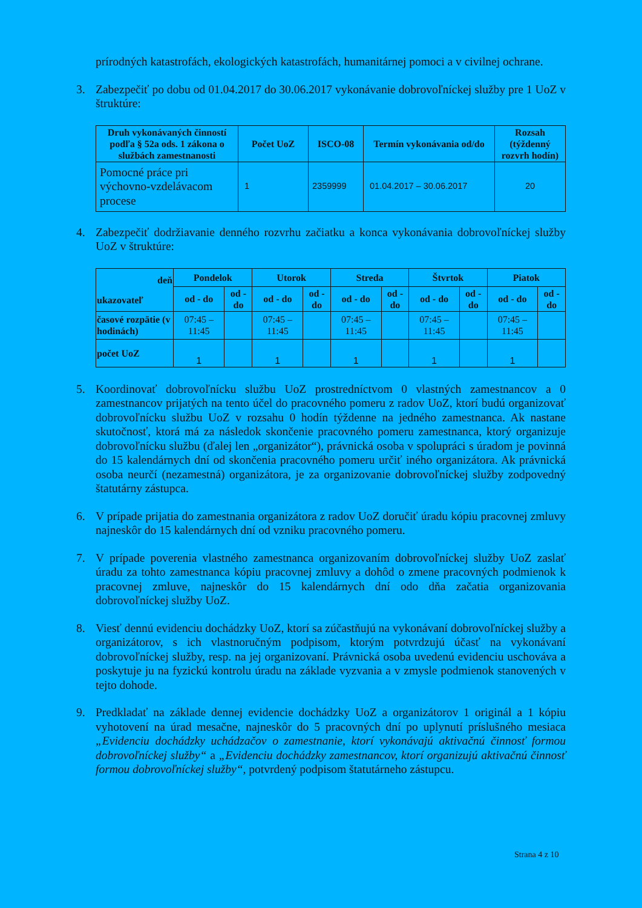prírodných katastrofách, ekologických katastrofách, humanitárnej pomoci a v civilnej ochrane.
3. Zabezpečiť po dobu od 01.04.2017 do 30.06.2017 vykonávanie dobrovoľníckej služby pre 1 UoZ v štruktúre:
| Druh vykonávaných činností podľa § 52a ods. 1 zákona o službách zamestnanosti | Počet UoZ | ISCO-08 | Termín vykonávania od/do | Rozsah (týždenný rozvrh hodín) |
| --- | --- | --- | --- | --- |
| Pomocné práce pri výchovno-vzdelávacom procese | 1 | 2359999 | 01.04.2017 – 30.06.2017 | 20 |
4. Zabezpečiť dodržiavanie denného rozvrhu začiatku a konca vykonávania dobrovoľníckej služby UoZ v štruktúre:
| deň ukazovateľ | Pondelok | | Utorok | | Streda | | Štvrtok | | Piatok | |
| --- | --- | --- | --- | --- | --- | --- | --- | --- | --- | --- |
| | od - do | od - do | od - do | od - do | od - do | od - do | od - do | od - do | od - do | od - do |
| časové rozpätie (v hodinách) | 07:45 – 11:45 | | 07:45 – 11:45 | | 07:45 – 11:45 | | 07:45 – 11:45 | | 07:45 – 11:45 | |
| počet UoZ | 1 | | 1 | | 1 | | 1 | | 1 | |
5. Koordinovať dobrovoľnícku službu UoZ prostredníctvom 0 vlastných zamestnancov a 0 zamestnancov prijatých na tento účel do pracovného pomeru z radov UoZ, ktorí budú organizovať dobrovoľnícku službu UoZ v rozsahu 0 hodín týždenne na jedného zamestnanca. Ak nastane skutočnosť, ktorá má za následok skončenie pracovného pomeru zamestnanca, ktorý organizuje dobrovoľnícku službu (ďalej len „organizátor“), právnická osoba v spolupráci s úradom je povinná do 15 kalendárnych dní od skončenia pracovného pomeru určiť iného organizátora. Ak právnická osoba neurčí (nezamestná) organizátora, je za organizovanie dobrovoľníckej služby zodpovedný štatutárny zástupca.
6. V prípade prijatia do zamestnania organizátora z radov UoZ doručiť úradu kópiu pracovnej zmluvy najneskôr do 15 kalendárnych dní od vzniku pracovného pomeru.
7. V prípade poverenia vlastného zamestnanca organizovaním dobrovoľníckej služby UoZ zaslať úradu za tohto zamestnanca kópiu pracovnej zmluvy a dohôd o zmene pracovných podmienok k pracovnej zmluve, najneskôr do 15 kalendárnych dní odo dňa začatia organizovania dobrovoľníckej služby UoZ.
8. Viesť dennú evidenciu dochádzky UoZ, ktorí sa zúčastňujú na vykonávaní dobrovoľníckej služby a organizátorov, s ich vlastnoručným podpisom, ktorým potvrdzujú účasť na vykonávaní dobrovoľníckej služby, resp. na jej organizovaní. Právnická osoba uvedenú evidenciu uschováva a poskytuje ju na fyzickú kontrolu úradu na základe vyzvania a v zmysle podmienok stanovených v tejto dohode.
9. Predkladať na základe dennej evidencie dochádzky UoZ a organizátorov 1 originál a 1 kópiu vyhotovení na úrad mesačne, najneskôr do 5 pracovných dní po uplynutí príslušného mesiaca „Evidenciu dochádzky uchádzačov o zamestnanie, ktorí vykonávajú aktivačnú činnosť formou dobrovoľníckej služby“ a „Evidenciu dochádzky zamestnancov, ktorí organizujú aktivačnú činnosť formou dobrovoľníckej služby“, potvrdený podpisom štatutárneho zástupcu.
Strana 4 z 10